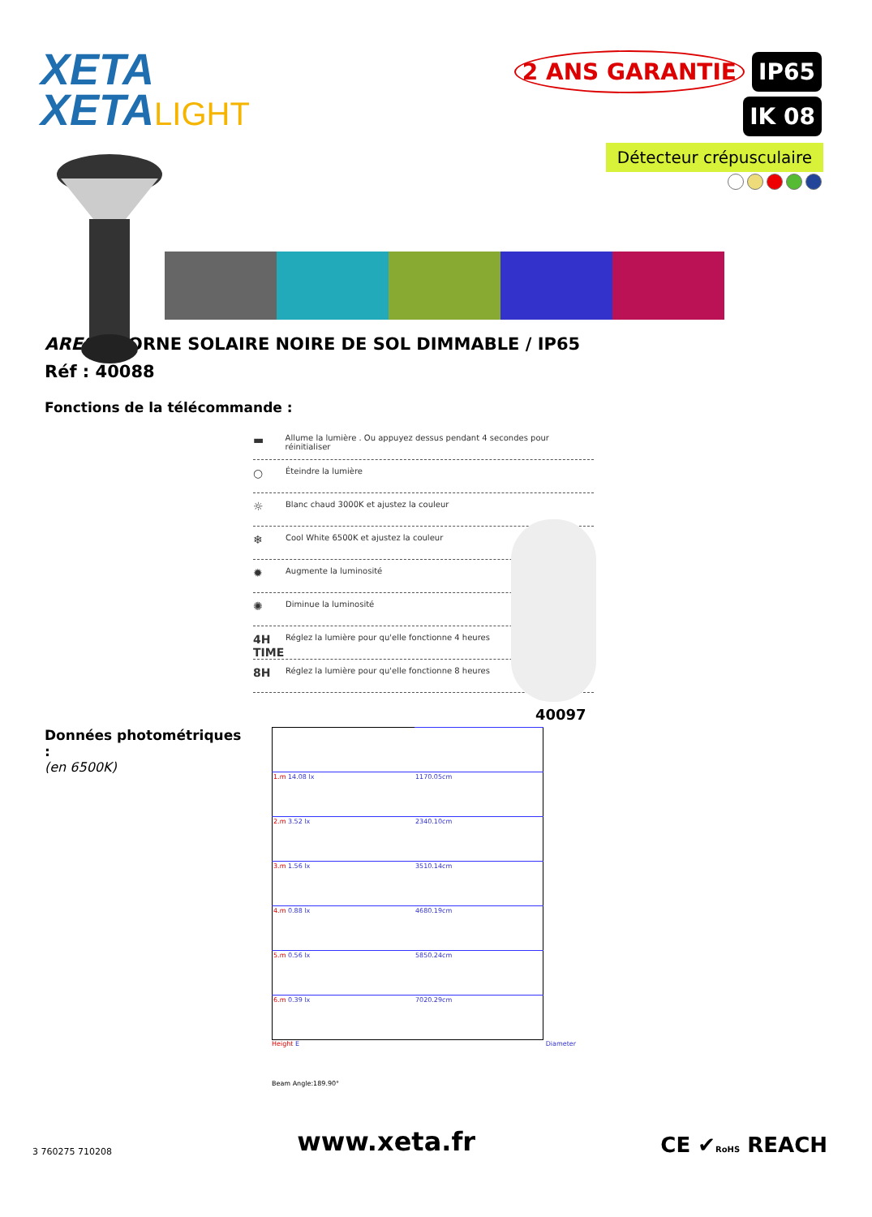XETA
XETALIGHT
2 ANS GARANTIE IP65
IK 08
Détecteur crépusculaire
ARES – BORNE SOLAIRE NOIRE DE SOL DIMMABLE / IP65
Réf : 40088
Fonctions de la télécommande :
▬ Allume la lumière . Ou appuyez dessus pendant 4 secondes pour réinitialiser
○ Éteindre la lumière
☼ Blanc chaud 3000K et ajustez la couleur
❄ Cool White 6500K et ajustez la couleur
✹ Augmente la luminosité
✺ Diminue la luminosité
4H TIME Réglez la lumière pour qu'elle fonctionne 4 heures
8H Réglez la lumière pour qu'elle fonctionne 8 heures
40097
Données photométriques :
(en 6500K)
| 1.m 14.08 lx | 1170.05cm |
| 2.m 3.52 lx | 2340.10cm |
| 3.m 1.56 lx | 3510.14cm |
| 4.m 0.88 lx | 4680.19cm |
| 5.m 0.56 lx | 5850.24cm |
| 6.m 0.39 lx | 7020.29cm |
Height E Diameter
Beam Angle:189.90°
3 760275 710208
www.xeta.fr
CE ✔RoHS REACH